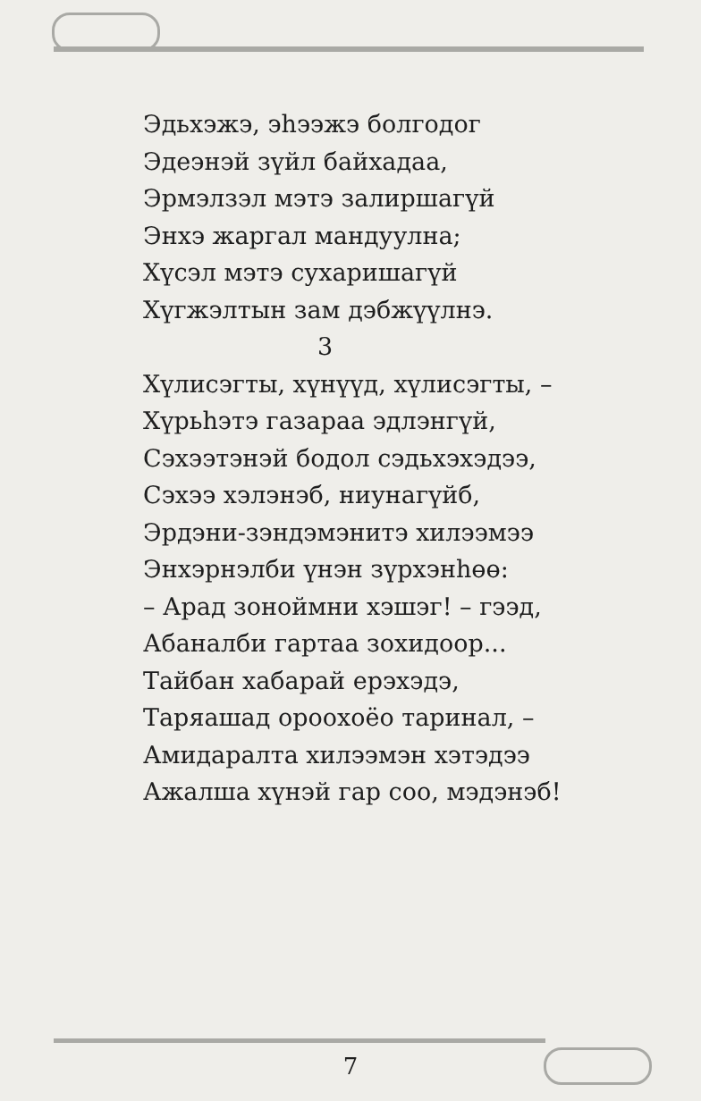Эдьхэжэ, эhээжэ болгодог
Эдеэнэй зүйл байхадаа,
Эрмэлзэл мэтэ залиршагүй
Энхэ жаргал мандуулна;
Хүсэл мэтэ сухаришагүй
Хүгжэлтын зам дэбжүүлнэ.
3
Хүлисэгты, хүнүүд, хүлисэгты, –
Хүрьhэтэ газараа эдлэнгүй,
Сэхээтэнэй бодол сэдьхэхэдээ,
Сэхээ хэлэнэб, ниунагүйб,
Эрдэни-зэндэмэнитэ хилээмээ
Энхэрнэлби үнэн зүрхэнhөө:
– Арад зонойм­ни хэшэг! – гээд,
Абаналби гартаа зохидоор...
Тайбан хабарай ерэхэдэ,
Таряашад ороохоёо таринал, –
Амидаралта хилээмэн хэтэдээ
Ажалша хүнэй гар соо, мэдэнэб!
7